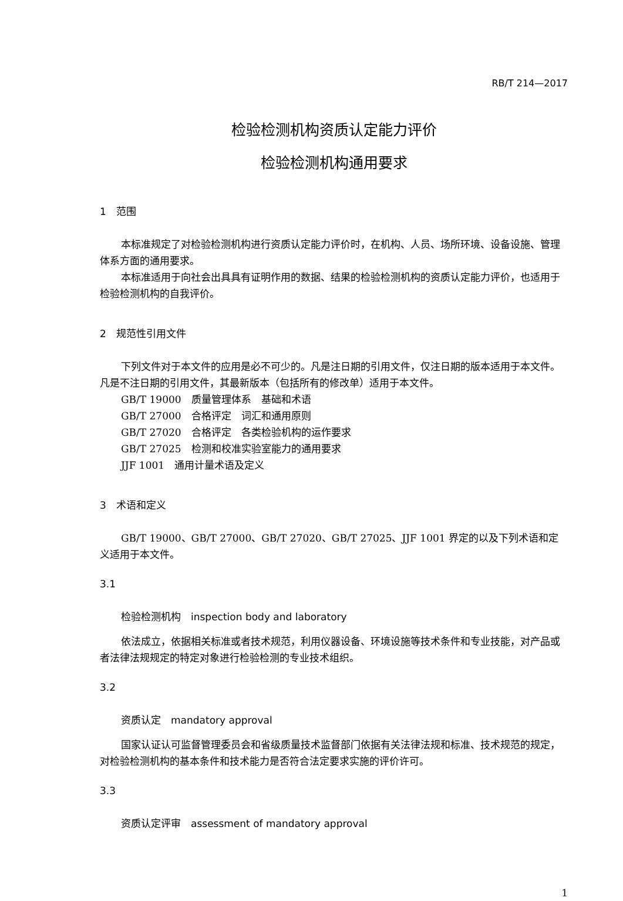RB/T 214—2017
检验检测机构资质认定能力评价
检验检测机构通用要求
1　范围
本标准规定了对检验检测机构进行资质认定能力评价时，在机构、人员、场所环境、设备设施、管理体系方面的通用要求。
本标准适用于向社会出具具有证明作用的数据、结果的检验检测机构的资质认定能力评价，也适用于检验检测机构的自我评价。
2　规范性引用文件
下列文件对于本文件的应用是必不可少的。凡是注日期的引用文件，仅注日期的版本适用于本文件。凡是不注日期的引用文件，其最新版本（包括所有的修改单）适用于本文件。
GB/T 19000　质量管理体系　基础和术语
GB/T 27000　合格评定　词汇和通用原则
GB/T 27020　合格评定　各类检验机构的运作要求
GB/T 27025　检测和校准实验室能力的通用要求
JJF 1001　通用计量术语及定义
3　术语和定义
GB/T 19000、GB/T 27000、GB/T 27020、GB/T 27025、JJF 1001 界定的以及下列术语和定义适用于本文件。
3.1
检验检测机构　inspection body and laboratory
依法成立，依据相关标准或者技术规范，利用仪器设备、环境设施等技术条件和专业技能，对产品或者法律法规规定的特定对象进行检验检测的专业技术组织。
3.2
资质认定　mandatory approval
国家认证认可监督管理委员会和省级质量技术监督部门依据有关法律法规和标准、技术规范的规定，对检验检测机构的基本条件和技术能力是否符合法定要求实施的评价许可。
3.3
资质认定评审　assessment of mandatory approval
1